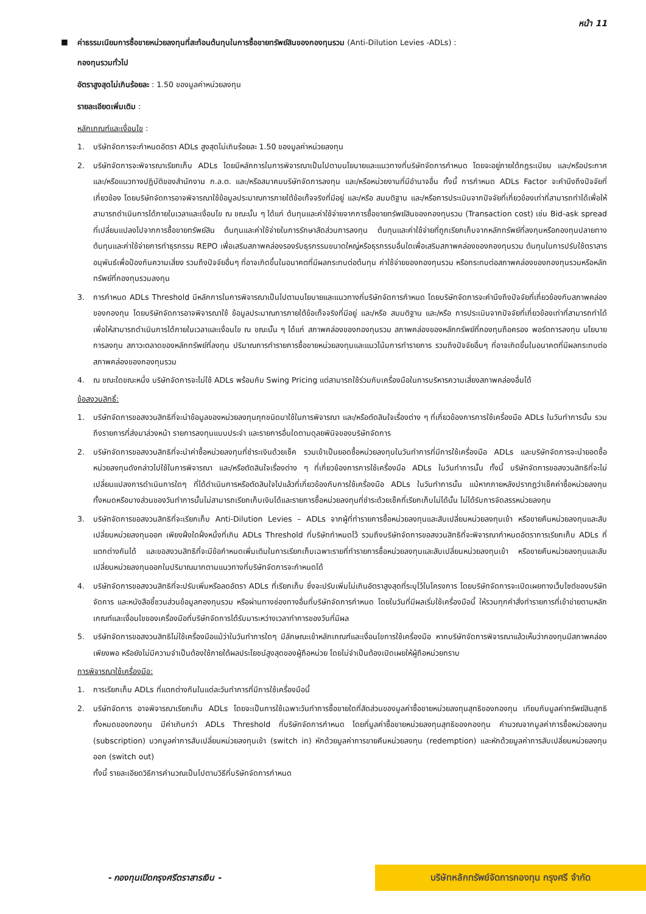หน้า 11
■ ค่าธรรมเนียมการซื้อขายหน่วยลงทุนที่สะท้อนต้นทุนในการซื้อขายทรัพย์สินของกองทุนรวม (Anti-Dilution Levies -ADLs) :
กองทุนรวมทั่วไป
อัตราสูงสุดไม่เกินร้อยละ : 1.50 ของมูลค่าหน่วยลงทุน
รายละเอียดเพิ่มเติม :
หลักเกณฑ์และเงื่อนไข :
1. บริษัทจัดการจะกำหนดอัตรา ADLs สูงสุดไม่เกินร้อยละ 1.50 ของมูลค่าหน่วยลงทุน
2. บริษัทจัดการจะพิจารณาเรียกเก็บ ADLs โดยมีหลักการในการพิจารณาเป็นไปตามนโยบายและแนวทางที่บริษัทจัดการกำหนด โดยจะอยู่ภายใต้กฎระเบียบ และ/หรือประกาศ และ/หรือแนวทางปฏิบัติของสำนักงาน ก.ล.ต. และ/หรือสมาคมบริษัทจัดการลงทุน และ/หรือหน่วยงานที่มีอำนาจอื่น ทั้งนี้ การกำหนด ADLs Factor จะคำนึงถึงปัจจัยที่เกี่ยวข้อง โดยบริษัทจัดการอาจพิจารณาใช้ข้อมูลประมาณการภายใต้ข้อเท็จจริงที่มีอยู่ และ/หรือ สมมติฐาน และ/หรือการประเมินจากปัจจัยที่เกี่ยวข้องเท่าที่สามารถทำได้เพื่อให้สามารถดำเนินการได้ภายในเวลาและเงื่อนไข ณ ขณะนั้น ๆ ได้แก่ ต้นทุนและค่าใช้จ่ายจากการซื้อขายทรัพย์สินของกองทุนรวม (Transaction cost) เช่น Bid-ask spread ที่เปลี่ยนแปลงไปจากการซื้อขายทรัพย์สิน ต้นทุนและค่าใช้จ่ายในการรักษาสัดส่วนการลงทุน ต้นทุนและค่าใช้จ่ายที่ถูกเรียกเก็บจากหลักทรัพย์ที่ลงทุนหรือกองทุนปลายทาง ต้นทุนและค่าใช้จ่ายการทำธุรกรรม REPO เพื่อเสริมสภาพคล่องรองรับธุรกรรมขนาดใหญ่หรือธุรกรรมอื่นใดเพื่อเสริมสภาพคล่องของกองทุนรวม ต้นทุนในการปรับใช้ตราสารอนุพันธ์เพื่อป้องกันความเสี่ยง รวมถึงปัจจัยอื่นๆ ที่อาจเกิดขึ้นในอนาคตที่มีผลกระทบต่อต้นทุน ค่าใช้จ่ายของกองทุนรวม หรือกระทบต่อสภาพคล่องของกองทุนรวมหรือหลักทรัพย์ที่กองทุนรวมลงทุน
3. การกำหนด ADLs Threshold มีหลักการในการพิจารณาเป็นไปตามนโยบายและแนวทางที่บริษัทจัดการกำหนด โดยบริษัทจัดการจะคำนึงถึงปัจจัยที่เกี่ยวข้องกับสภาพคล่องของกองทุน โดยบริษัทจัดการอาจพิจารณาใช้ ข้อมูลประมาณการภายใต้ข้อเท็จจริงที่มีอยู่ และ/หรือ สมมติฐาน และ/หรือ การประเมินจากปัจจัยที่เกี่ยวข้องเท่าที่สามารถทำได้เพื่อให้สามารถดำเนินการได้ภายในเวลาและเงื่อนไข ณ ขณะนั้น ๆ ได้แก่ สภาพคล่องของกองทุนรวม สภาพคล่องของหลักทรัพย์ที่กองทุนถือครอง พอร์ตการลงทุน นโยบายการลงทุน สภาวะตลาดของหลักทรัพย์ที่ลงทุน ปริมาณการทำรายการซื้อขายหน่วยลงทุนและแนวโน้มการทำรายการ รวมถึงปัจจัยอื่นๆ ที่อาจเกิดขึ้นในอนาคตที่มีผลกระทบต่อสภาพคล่องของกองทุนรวม
4. ณ ขณะใดขณะหนึ่ง บริษัทจัดการจะไม่ใช้ ADLs พร้อมกับ Swing Pricing แต่สามารถใช้ร่วมกับเครื่องมือในการบริหารความเสี่ยงสภาพคล่องอื่นได้
ข้อสงวนสิทธิ์:
1. บริษัทจัดการขอสงวนสิทธิที่จะนำข้อมูลของหน่วยลงทุนทุกชนิดมาใช้ในการพิจารณา และ/หรือตัดสินใจเรื่องต่าง ๆ ที่เกี่ยวข้องการการใช้เครื่องมือ ADLs ในวันทำการนั้น รวมถึงรายการที่ส่งมาล่วงหน้า รายการลงทุนแบบประจำ และรายการอื่นใดตามดุลยพินิจของบริษัทจัดการ
2. บริษัทจัดการขอสงวนสิทธิที่จะนำค่าซื้อหน่วยลงทุนที่ชำระเงินด้วยเช็ค รวมเข้าเป็นยอดซื้อหน่วยลงทุนในวันทำการที่มีการใช้เครื่องมือ ADLs และบริษัทจัดการจะนำยอดซื้อหน่วยลงทุนดังกล่าวไปใช้ในการพิจารณา และ/หรือตัดสินใจเรื่องต่าง ๆ ที่เกี่ยวข้องการการใช้เครื่องมือ ADLs ในวันทำการนั้น ทั้งนี้ บริษัทจัดการขอสงวนสิทธิที่จะไม่เปลี่ยนแปลงการดำเนินการใดๆ ที่ได้ดำเนินการหรือตัดสินใจไปแล้วที่เกี่ยวข้องกับการใช้เครื่องมือ ADLs ในวันทำการนั้น แม้หากภายหลังปรากฏว่าเช็คค่าซื้อหน่วยลงทุนทั้งหมดหรือบางส่วนของวันทำการนั้นไม่สามารถเรียกเก็บเงินได้และรายการซื้อหน่วยลงทุนที่ชำระด้วยเช็คที่เรียกเก็บไม่ได้นั้น ไม่ได้รับการจัดสรรหน่วยลงทุน
3. บริษัทจัดการขอสงวนสิทธิที่จะเรียกเก็บ Anti-Dilution Levies – ADLs จากผู้ที่ทำรายการซื้อหน่วยลงทุนและสับเปลี่ยนหน่วยลงทุนเข้า หรือขายคืนหน่วยลงทุนและสับเปลี่ยนหน่วยลงทุนออก เพียงฝั่งใดฝั่งหนึ่งที่เกิน ADLs Threshold ที่บริษัทกำหนดไว้ รวมถึงบริษัทจัดการขอสงวนสิทธิที่จะพิจารณากำหนดอัตราการเรียกเก็บ ADLs ที่แตกต่างกันได้ และขอสงวนสิทธิที่จะมีข้อกำหนดเพิ่มเติมในการเรียกเก็บเฉพาะรายที่ทำรายการซื้อหน่วยลงทุนและสับเปลี่ยนหน่วยลงทุนเข้า หรือขายคืนหน่วยลงทุนและสับเปลี่ยนหน่วยลงทุนออกในปริมาณมากตามแนวทางที่บริษัทจัดการจะกำหนดได้
4. บริษัทจัดการขอสงวนสิทธิที่จะปรับเพิ่มหรือลดอัตรา ADLs ที่เรียกเก็บ ซึ่งจะปรับเพิ่มไม่เกินอัตราสูงสุดที่ระบุไว้ในโครงการ โดยบริษัทจัดการจะเปิดเผยทางเว็บไซต์ของบริษัทจัดการ และหนังสือชี้ชวนส่วนข้อมูลกองทุนรวม หรือผ่านทางช่องทางอื่นที่บริษัทจัดการกำหนด โดยในวันที่มีผลเริ่มใช้เครื่องมือนี้ ให้รวมทุกคำสั่งทำรายการที่เข้าข่ายตามหลักเกณฑ์และเงื่อนไขของเครื่องมือที่บริษัทจัดการได้รับมาระหว่างเวลาทำการของวันที่มีผล
5. บริษัทจัดการขอสงวนสิทธิไม่ใช้เครื่องมือแม้ว่าในวันทำการใดๆ มีลักษณะเข้าหลักเกณฑ์และเงื่อนไขการใช้เครื่องมือ หากบริษัทจัดการพิจารณาแล้วเห็นว่ากองทุนมีสภาพคล่องเพียงพอ หรือยังไม่มีความจำเป็นต้องใช้ภายใต้ผลประโยชน์สูงสุดของผู้ถือหน่วย โดยไม่จำเป็นต้องเปิดเผยให้ผู้ถือหน่วยทราบ
การพิจารณาใช้เครื่องมือ:
1. การเรียกเก็บ ADLs ที่แตกต่างกันในแต่ละวันทำการที่มีการใช้เครื่องมือนี้
2. บริษัทจัดการ อาจพิจารณาเรียกเก็บ ADLs โดยจะเป็นการใช้เฉพาะวันทำการซื้อขายใดที่สัดส่วนของมูลค่าซื้อขายหน่วยลงทุนสุทธิของกองทุน เทียบกับมูลค่าทรัพย์สินสุทธิทั้งหมดของกองทุน มีค่าเกินกว่า ADLs Threshold ที่บริษัทจัดการกำหนด โดยที่มูลค่าซื้อขายหน่วยลงทุนสุทธิของกองทุน คำนวณจากมูลค่าการซื้อหน่วยลงทุน (subscription) บวกมูลค่าการสับเปลี่ยนหน่วยลงทุนเข้า (switch in) หักด้วยมูลค่าการขายคืนหน่วยลงทุน (redemption) และหักด้วยมูลค่าการสับเปลี่ยนหน่วยลงทุนออก (switch out)
ทั้งนี้ รายละเอียดวิธีการคำนวณเป็นไปตามวิธีที่บริษัทจัดการกำหนด
- กองทุนเปิดกรุงศรีตราสารเงิน -
บริษัทหลักทรัพย์จัดการกองทุน กรุงศรี จำกัด